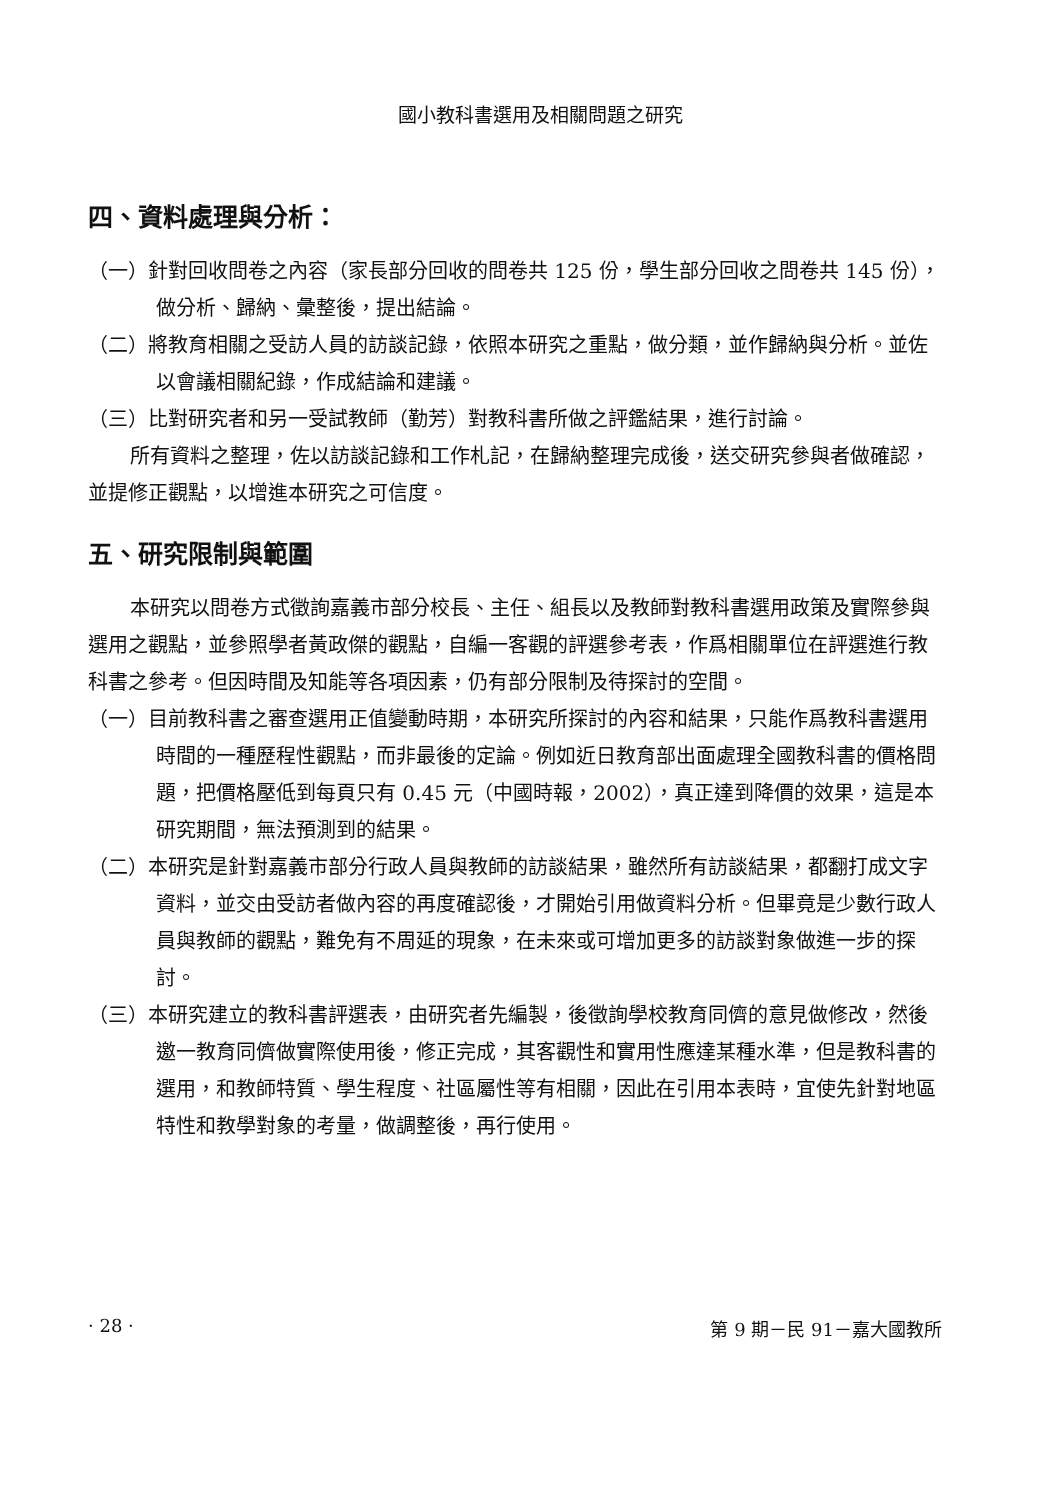國小教科書選用及相關問題之研究
四、資料處理與分析：
（一）針對回收問卷之內容（家長部分回收的問卷共 125 份，學生部分回收之問卷共 145 份），做分析、歸納、彙整後，提出結論。
（二）將教育相關之受訪人員的訪談記錄，依照本研究之重點，做分類，並作歸納與分析。並佐以會議相關紀錄，作成結論和建議。
（三）比對研究者和另一受試教師（勤芳）對教科書所做之評鑑結果，進行討論。
所有資料之整理，佐以訪談記錄和工作札記，在歸納整理完成後，送交研究參與者做確認，並提修正觀點，以增進本研究之可信度。
五、研究限制與範圍
本研究以問卷方式徵詢嘉義市部分校長、主任、組長以及教師對教科書選用政策及實際參與選用之觀點，並參照學者黃政傑的觀點，自編一客觀的評選參考表，作爲相關單位在評選進行教科書之參考。但因時間及知能等各項因素，仍有部分限制及待探討的空間。
（一）目前教科書之審查選用正值變動時期，本研究所探討的內容和結果，只能作爲教科書選用時間的一種歷程性觀點，而非最後的定論。例如近日教育部出面處理全國教科書的價格問題，把價格壓低到每頁只有 0.45 元（中國時報，2002），真正達到降價的效果，這是本研究期間，無法預測到的結果。
（二）本研究是針對嘉義市部分行政人員與教師的訪談結果，雖然所有訪談結果，都翻打成文字資料，並交由受訪者做內容的再度確認後，才開始引用做資料分析。但畢竟是少數行政人員與教師的觀點，難免有不周延的現象，在未來或可增加更多的訪談對象做進一步的探討。
（三）本研究建立的教科書評選表，由研究者先編製，後徵詢學校教育同儕的意見做修改，然後邀一教育同儕做實際使用後，修正完成，其客觀性和實用性應達某種水準，但是教科書的選用，和教師特質、學生程度、社區屬性等有相關，因此在引用本表時，宜使先針對地區特性和教學對象的考量，做調整後，再行使用。
· 28 · 第 9 期－民 91－嘉大國教所